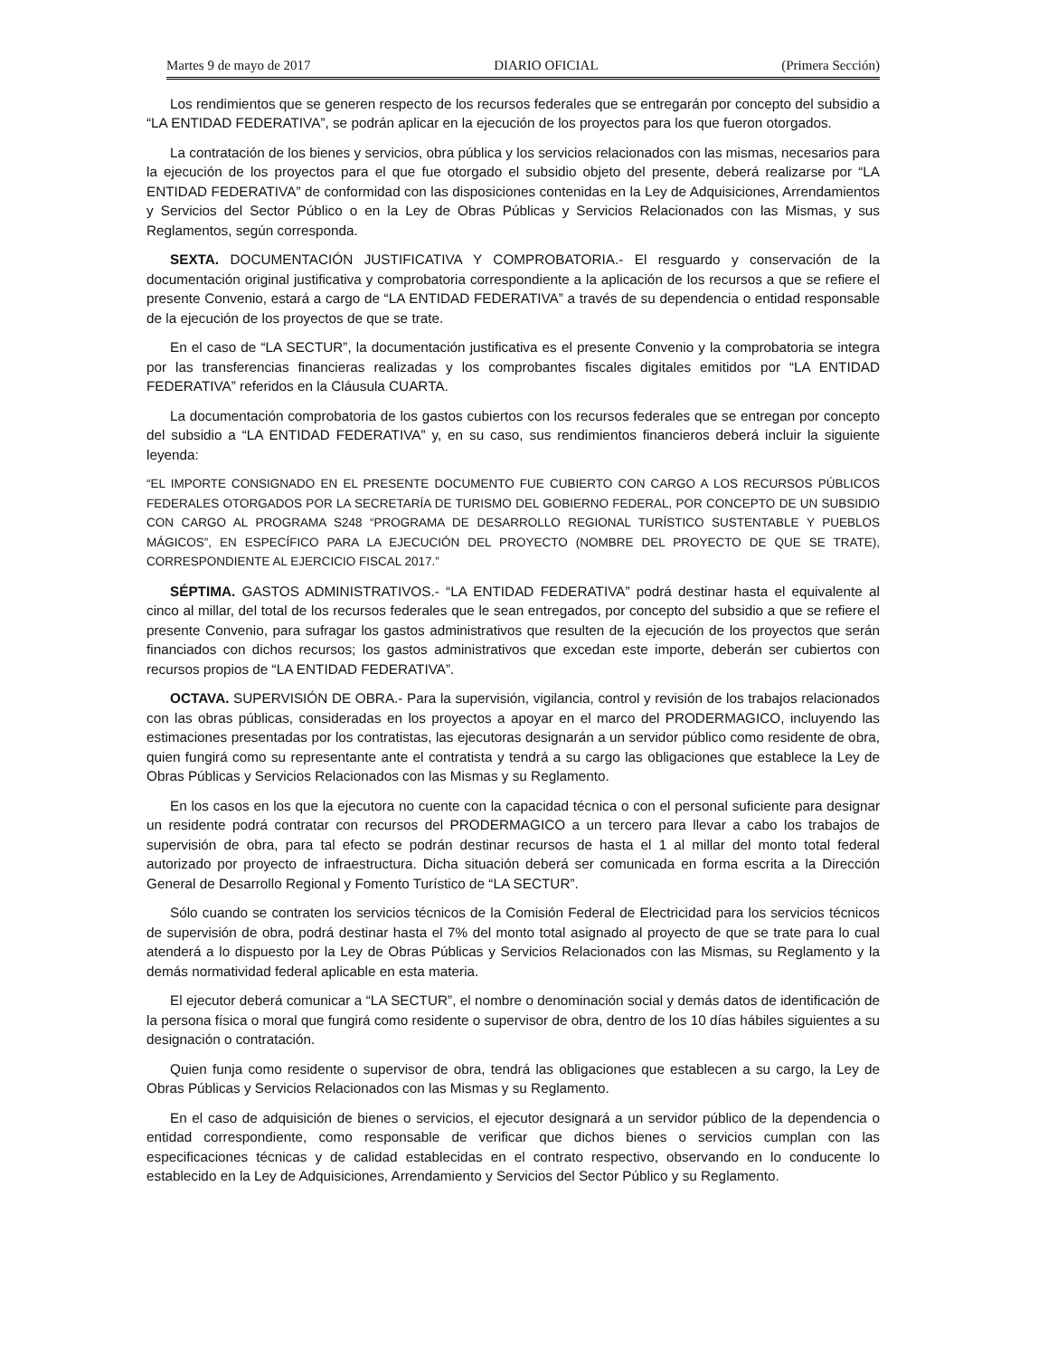Martes 9 de mayo de 2017 DIARIO OFICIAL (Primera Sección)
Los rendimientos que se generen respecto de los recursos federales que se entregarán por concepto del subsidio a “LA ENTIDAD FEDERATIVA”, se podrán aplicar en la ejecución de los proyectos para los que fueron otorgados.
La contratación de los bienes y servicios, obra pública y los servicios relacionados con las mismas, necesarios para la ejecución de los proyectos para el que fue otorgado el subsidio objeto del presente, deberá realizarse por “LA ENTIDAD FEDERATIVA” de conformidad con las disposiciones contenidas en la Ley de Adquisiciones, Arrendamientos y Servicios del Sector Público o en la Ley de Obras Públicas y Servicios Relacionados con las Mismas, y sus Reglamentos, según corresponda.
SEXTA. DOCUMENTACIÓN JUSTIFICATIVA Y COMPROBATORIA.- El resguardo y conservación de la documentación original justificativa y comprobatoria correspondiente a la aplicación de los recursos a que se refiere el presente Convenio, estará a cargo de “LA ENTIDAD FEDERATIVA” a través de su dependencia o entidad responsable de la ejecución de los proyectos de que se trate.
En el caso de “LA SECTUR”, la documentación justificativa es el presente Convenio y la comprobatoria se integra por las transferencias financieras realizadas y los comprobantes fiscales digitales emitidos por “LA ENTIDAD FEDERATIVA” referidos en la Cláusula CUARTA.
La documentación comprobatoria de los gastos cubiertos con los recursos federales que se entregan por concepto del subsidio a “LA ENTIDAD FEDERATIVA” y, en su caso, sus rendimientos financieros deberá incluir la siguiente leyenda:
“EL IMPORTE CONSIGNADO EN EL PRESENTE DOCUMENTO FUE CUBIERTO CON CARGO A LOS RECURSOS PÚBLICOS FEDERALES OTORGADOS POR LA SECRETARÍA DE TURISMO DEL GOBIERNO FEDERAL, POR CONCEPTO DE UN SUBSIDIO CON CARGO AL PROGRAMA S248 “PROGRAMA DE DESARROLLO REGIONAL TURÍSTICO SUSTENTABLE Y PUEBLOS MÁGICOS”, EN ESPECÍFICO PARA LA EJECUCIÓN DEL PROYECTO (NOMBRE DEL PROYECTO DE QUE SE TRATE), CORRESPONDIENTE AL EJERCICIO FISCAL 2017.”
SÉPTIMA. GASTOS ADMINISTRATIVOS.- “LA ENTIDAD FEDERATIVA” podrá destinar hasta el equivalente al cinco al millar, del total de los recursos federales que le sean entregados, por concepto del subsidio a que se refiere el presente Convenio, para sufragar los gastos administrativos que resulten de la ejecución de los proyectos que serán financiados con dichos recursos; los gastos administrativos que excedan este importe, deberán ser cubiertos con recursos propios de “LA ENTIDAD FEDERATIVA”.
OCTAVA. SUPERVISIÓN DE OBRA.- Para la supervisión, vigilancia, control y revisión de los trabajos relacionados con las obras públicas, consideradas en los proyectos a apoyar en el marco del PRODERMAGICO, incluyendo las estimaciones presentadas por los contratistas, las ejecutoras designarán a un servidor público como residente de obra, quien fungirá como su representante ante el contratista y tendrá a su cargo las obligaciones que establece la Ley de Obras Públicas y Servicios Relacionados con las Mismas y su Reglamento.
En los casos en los que la ejecutora no cuente con la capacidad técnica o con el personal suficiente para designar un residente podrá contratar con recursos del PRODERMAGICO a un tercero para llevar a cabo los trabajos de supervisión de obra, para tal efecto se podrán destinar recursos de hasta el 1 al millar del monto total federal autorizado por proyecto de infraestructura. Dicha situación deberá ser comunicada en forma escrita a la Dirección General de Desarrollo Regional y Fomento Turístico de “LA SECTUR”.
Sólo cuando se contraten los servicios técnicos de la Comisión Federal de Electricidad para los servicios técnicos de supervisión de obra, podrá destinar hasta el 7% del monto total asignado al proyecto de que se trate para lo cual atenderá a lo dispuesto por la Ley de Obras Públicas y Servicios Relacionados con las Mismas, su Reglamento y la demás normatividad federal aplicable en esta materia.
El ejecutor deberá comunicar a “LA SECTUR”, el nombre o denominación social y demás datos de identificación de la persona física o moral que fungirá como residente o supervisor de obra, dentro de los 10 días hábiles siguientes a su designación o contratación.
Quien funja como residente o supervisor de obra, tendrá las obligaciones que establecen a su cargo, la Ley de Obras Públicas y Servicios Relacionados con las Mismas y su Reglamento.
En el caso de adquisición de bienes o servicios, el ejecutor designará a un servidor público de la dependencia o entidad correspondiente, como responsable de verificar que dichos bienes o servicios cumplan con las especificaciones técnicas y de calidad establecidas en el contrato respectivo, observando en lo conducente lo establecido en la Ley de Adquisiciones, Arrendamiento y Servicios del Sector Público y su Reglamento.